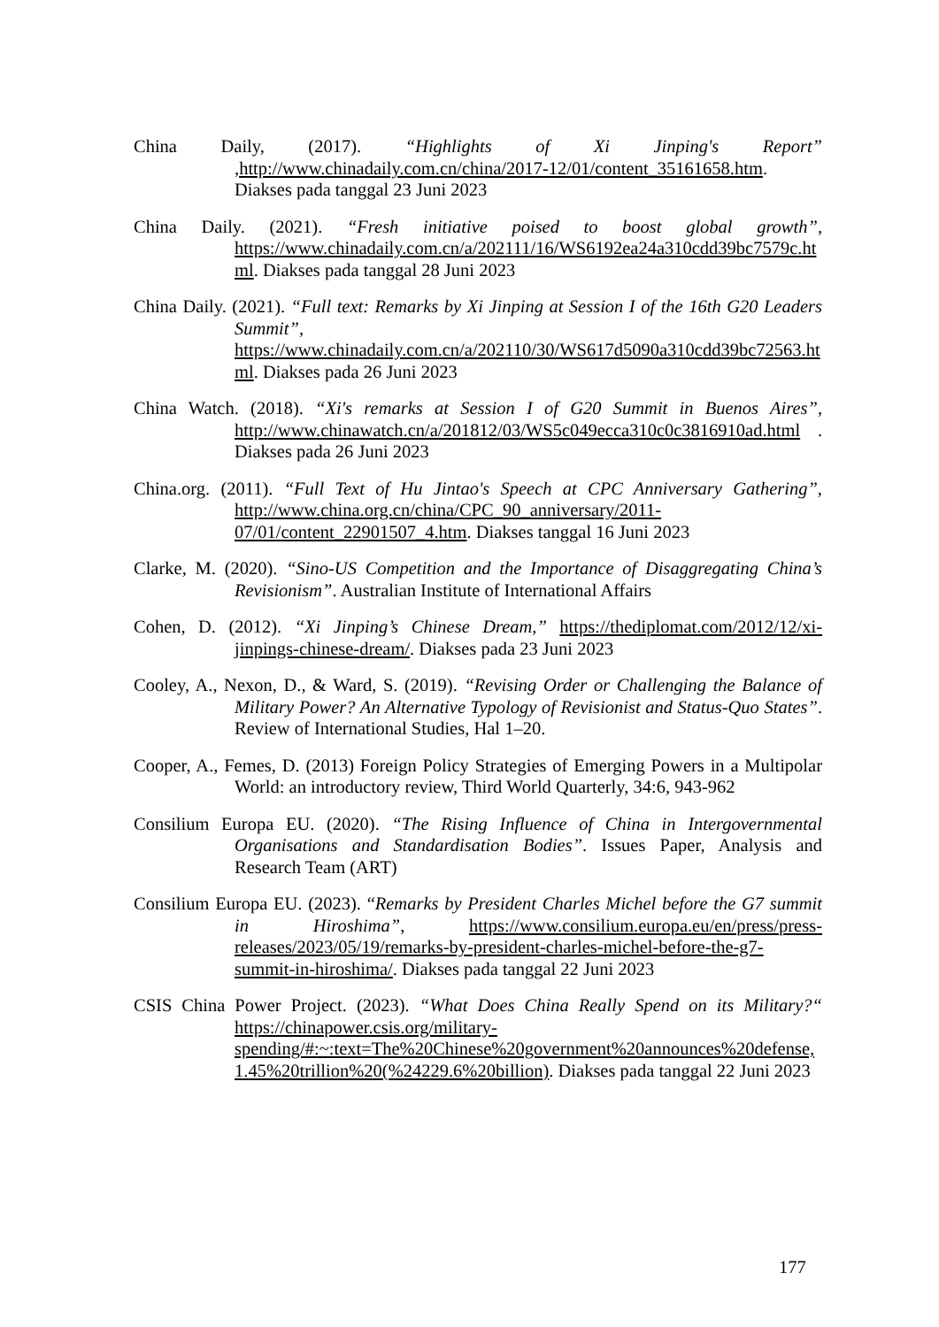China Daily, (2017). “Highlights of Xi Jinping's Report” ,http://www.chinadaily.com.cn/china/2017-12/01/content_35161658.htm. Diakses pada tanggal 23 Juni 2023
China Daily. (2021). “Fresh initiative poised to boost global growth”, https://www.chinadaily.com.cn/a/202111/16/WS6192ea24a310cdd39bc7579c.html. Diakses pada tanggal 28 Juni 2023
China Daily. (2021). “Full text: Remarks by Xi Jinping at Session I of the 16th G20 Leaders Summit”, https://www.chinadaily.com.cn/a/202110/30/WS617d5090a310cdd39bc72563.html. Diakses pada 26 Juni 2023
China Watch. (2018). “Xi's remarks at Session I of G20 Summit in Buenos Aires”, http://www.chinawatch.cn/a/201812/03/WS5c049ecca310c0c3816910ad.html . Diakses pada 26 Juni 2023
China.org. (2011). “Full Text of Hu Jintao's Speech at CPC Anniversary Gathering”, http://www.china.org.cn/china/CPC_90_anniversary/2011-07/01/content_22901507_4.htm. Diakses tanggal 16 Juni 2023
Clarke, M. (2020). “Sino-US Competition and the Importance of Disaggregating China’s Revisionism”. Australian Institute of International Affairs
Cohen, D. (2012). “Xi Jinping’s Chinese Dream,” https://thediplomat.com/2012/12/xi-jinpings-chinese-dream/. Diakses pada 23 Juni 2023
Cooley, A., Nexon, D., & Ward, S. (2019). “Revising Order or Challenging the Balance of Military Power? An Alternative Typology of Revisionist and Status-Quo States”. Review of International Studies, Hal 1–20.
Cooper, A., Femes, D. (2013) Foreign Policy Strategies of Emerging Powers in a Multipolar World: an introductory review, Third World Quarterly, 34:6, 943-962
Consilium Europa EU. (2020). “The Rising Influence of China in Intergovernmental Organisations and Standardisation Bodies”. Issues Paper, Analysis and Research Team (ART)
Consilium Europa EU. (2023). “Remarks by President Charles Michel before the G7 summit in Hiroshima”, https://www.consilium.europa.eu/en/press/press-releases/2023/05/19/remarks-by-president-charles-michel-before-the-g7-summit-in-hiroshima/. Diakses pada tanggal 22 Juni 2023
CSIS China Power Project. (2023). “What Does China Really Spend on its Military?“ https://chinapower.csis.org/military-spending/#:~:text=The%20Chinese%20government%20announces%20defense,1.45%20trillion%20(%24229.6%20billion). Diakses pada tanggal 22 Juni 2023
177